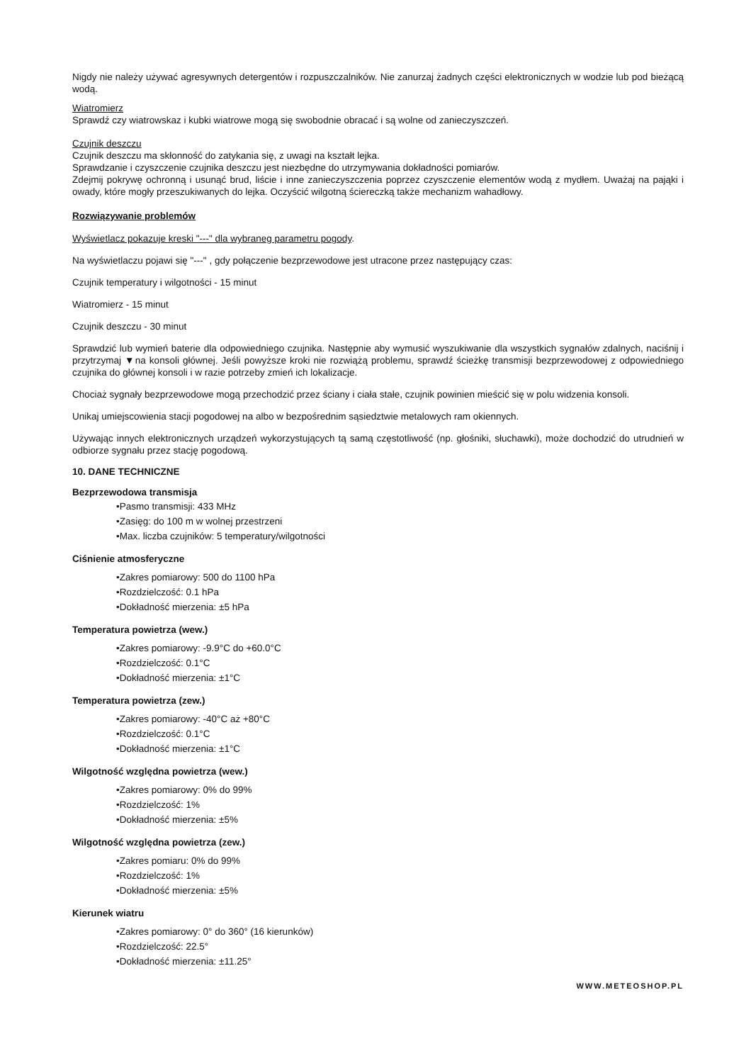Nigdy nie należy używać agresywnych detergentów i rozpuszczalników. Nie zanurzaj żadnych części elektronicznych w wodzie lub pod bieżącą wodą.
Wiatromierz
Sprawdź czy wiatrowskaz i kubki wiatrowe mogą się swobodnie obracać i są wolne od zanieczyszczeń.
Czujnik deszczu
Czujnik deszczu ma skłonność do zatykania się, z uwagi na kształt lejka.
Sprawdzanie i czyszczenie czujnika deszczu jest niezbędne do utrzymywania dokładności pomiarów.
Zdejmij pokrywę ochronną i usunąć brud, liście i inne zanieczyszczenia poprzez czyszczenie elementów wodą z mydłem. Uważaj na pająki i owady, które mogły przeszukiwanych do lejka. Oczyścić wilgotną ściereczką także mechanizm wahadłowy.
Rozwiązywanie problemów
Wyświetlacz pokazuje kreski "---" dla wybraneg parametru pogody.
Na wyświetlaczu pojawi się "---" , gdy połączenie bezprzewodowe jest utracone przez następujący czas:
Czujnik temperatury i wilgotności - 15 minut
Wiatromierz - 15 minut
Czujnik deszczu - 30 minut
Sprawdzić lub wymień baterie dla odpowiedniego czujnika. Następnie aby wymusić wyszukiwanie dla wszystkich sygnałów zdalnych, naciśnij i przytrzymaj ▼na konsoli głównej. Jeśli powyższe kroki nie rozwiążą problemu, sprawdź ścieżkę transmisji bezprzewodowej z odpowiedniego czujnika do głównej konsoli i w razie potrzeby zmień ich lokalizacje.
Chociaż sygnały bezprzewodowe mogą przechodzić przez ściany i ciała stałe, czujnik powinien mieścić się w polu widzenia konsoli.
Unikaj umiejscowienia stacji pogodowej na albo w bezpośrednim sąsiedztwie metalowych ram okiennych.
Używając innych elektronicznych urządzeń wykorzystujących tą samą częstotliwość (np. głośniki, słuchawki), może dochodzić do utrudnień w odbiorze sygnału przez stację pogodową.
10. DANE TECHNICZNE
Bezprzewodowa transmisja
•Pasmo transmisji: 433 MHz
•Zasięg: do 100 m w wolnej przestrzeni
•Max. liczba czujników: 5 temperatury/wilgotności
Ciśnienie atmosferyczne
•Zakres pomiarowy: 500 do 1100 hPa
•Rozdzielczość: 0.1 hPa
•Dokładność mierzenia: ±5 hPa
Temperatura powietrza (wew.)
•Zakres pomiarowy: -9.9°C do +60.0°C
•Rozdzielczość: 0.1°C
•Dokładność mierzenia: ±1°C
Temperatura powietrza (zew.)
•Zakres pomiarowy: -40°C aż +80°C
•Rozdzielczość: 0.1°C
•Dokładność mierzenia: ±1°C
Wilgotność względna powietrza (wew.)
•Zakres pomiarowy: 0% do 99%
•Rozdzielczość: 1%
•Dokładność mierzenia: ±5%
Wilgotność względna powietrza (zew.)
•Zakres pomiaru: 0% do 99%
•Rozdzielczość: 1%
•Dokładność mierzenia: ±5%
Kierunek wiatru
•Zakres pomiarowy: 0° do 360° (16 kierunków)
•Rozdzielczość: 22.5°
•Dokładność mierzenia: ±11.25°
WWW.METEOSHOP.PL